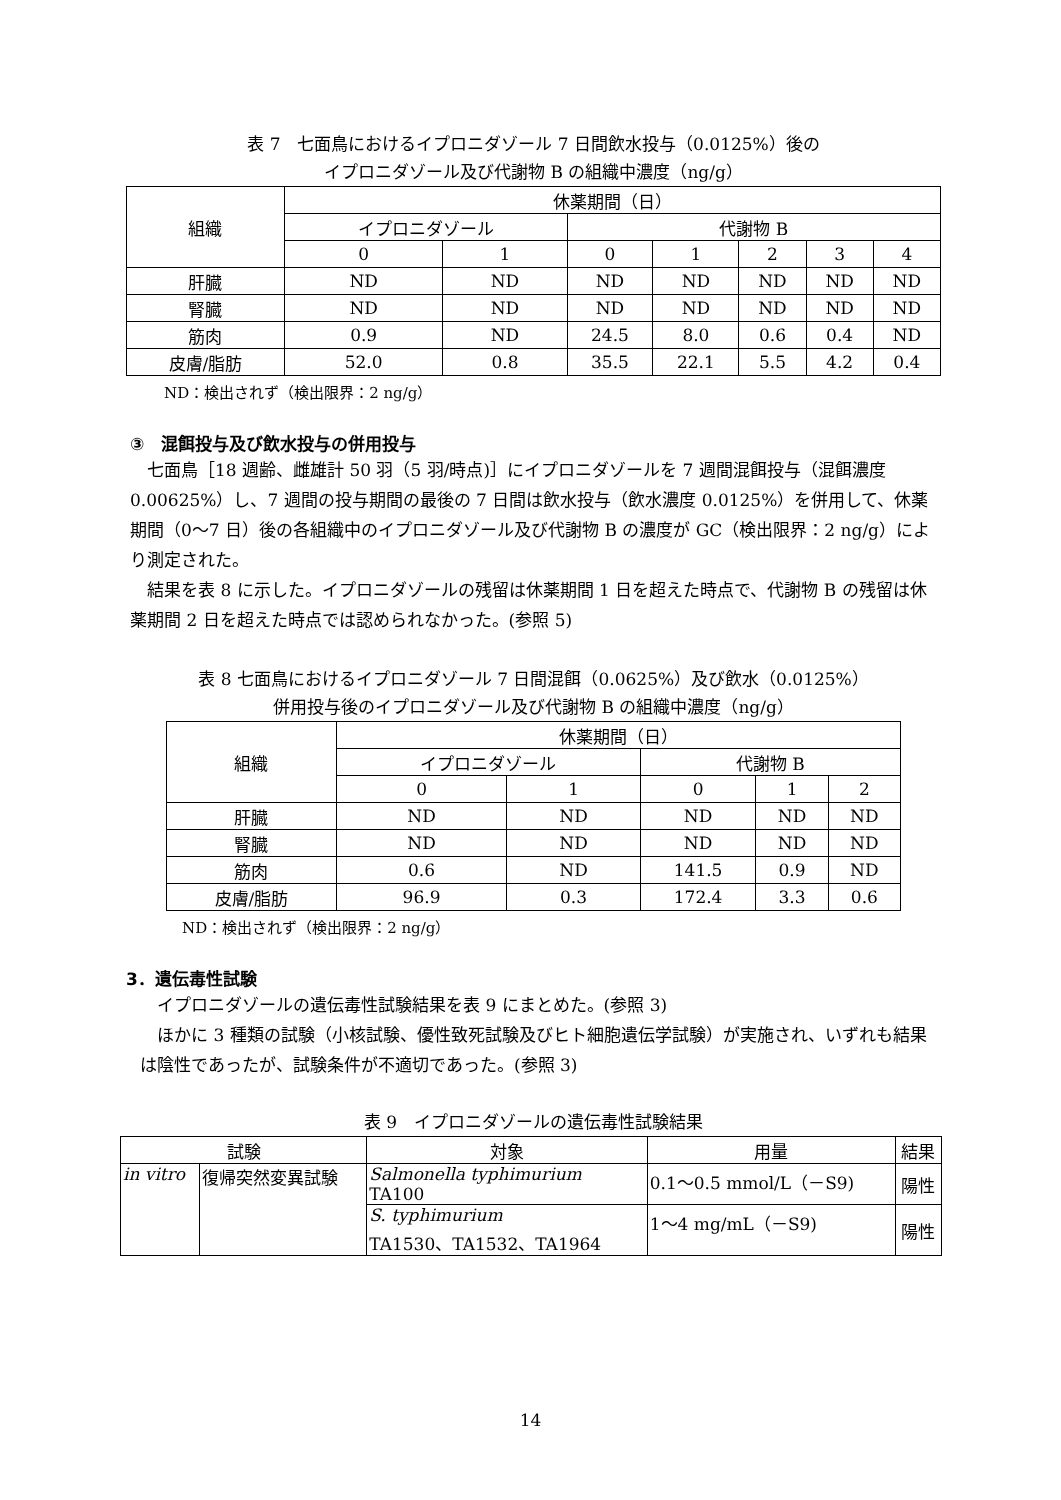表 7　七面鳥におけるイプロニダゾール 7 日間飲水投与（0.0125%）後の
イプロニダゾール及び代謝物 B の組織中濃度（ng/g）
| 組織 | 休薬期間（日） | | | | | | |
| --- | --- | --- | --- | --- | --- | --- | --- |
| | イプロニダゾール | | 代謝物 B | | | | |
| | 0 | 1 | 0 | 1 | 2 | 3 | 4 |
| 肝臓 | ND | ND | ND | ND | ND | ND | ND |
| 腎臓 | ND | ND | ND | ND | ND | ND | ND |
| 筋肉 | 0.9 | ND | 24.5 | 8.0 | 0.6 | 0.4 | ND |
| 皮膚/脂肪 | 52.0 | 0.8 | 35.5 | 22.1 | 5.5 | 4.2 | 0.4 |
ND：検出されず（検出限界：2 ng/g）
③　混餌投与及び飲水投与の併用投与
七面鳥［18 週齢、雌雄計 50 羽（5 羽/時点)］にイプロニダゾールを 7 週間混餌投与（混餌濃度 0.00625%）し、7 週間の投与期間の最後の 7 日間は飲水投与（飲水濃度 0.0125%）を併用して、休薬期間（0～7 日）後の各組織中のイプロニダゾール及び代謝物 B の濃度が GC（検出限界：2 ng/g）により測定された。
結果を表 8 に示した。イプロニダゾールの残留は休薬期間 1 日を超えた時点で、代謝物 B の残留は休薬期間 2 日を超えた時点では認められなかった。(参照 5)
表 8 七面鳥におけるイプロニダゾール 7 日間混餌（0.0625%）及び飲水（0.0125%）
併用投与後のイプロニダゾール及び代謝物 B の組織中濃度（ng/g）
| 組織 | 休薬期間（日） | | | | |
| --- | --- | --- | --- | --- | --- |
| | イプロニダゾール | | 代謝物 B | | |
| | 0 | 1 | 0 | 1 | 2 |
| 肝臓 | ND | ND | ND | ND | ND |
| 腎臓 | ND | ND | ND | ND | ND |
| 筋肉 | 0.6 | ND | 141.5 | 0.9 | ND |
| 皮膚/脂肪 | 96.9 | 0.3 | 172.4 | 3.3 | 0.6 |
ND：検出されず（検出限界：2 ng/g）
3．遺伝毒性試験
イプロニダゾールの遺伝毒性試験結果を表 9 にまとめた。(参照 3)
ほかに 3 種類の試験（小核試験、優性致死試験及びヒト細胞遺伝学試験）が実施され、いずれも結果は陰性であったが、試験条件が不適切であった。(参照 3)
表 9　イプロニダゾールの遺伝毒性試験結果
| 試験 | | 対象 | 用量 | 結果 |
| --- | --- | --- | --- | --- |
| in vitro | 復帰突然変異試験 | Salmonella typhimurium TA100 | 0.1～0.5 mmol/L（－S9) | 陽性 |
| | | S. typhimurium TA1530、TA1532、TA1964 | 1～4 mg/mL（－S9) | 陽性 |
14